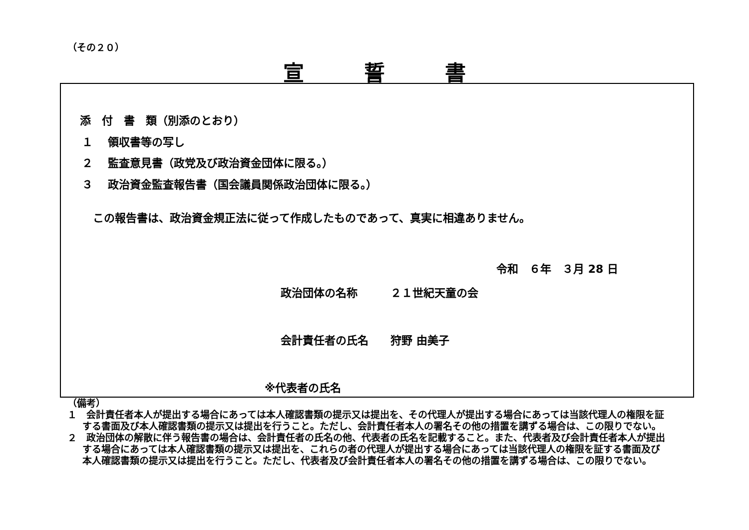（その２０）
宣誓書
添　付　書　類（別添のとおり）
１　 領収書等の写し
２　 監査意見書（政党及び政治資金団体に限る。）
３　 政治資金監査報告書（国会議員関係政治団体に限る。）
この報告書は、政治資金規正法に従って作成したものであって、真実に相違ありません。
令和　６年　３月 28 日
政治団体の名称　　　２１世紀天童の会
会計責任者の氏名　　狩野 由美子
※代表者の氏名
（備考）
１　会計責任者本人が提出する場合にあっては本人確認書類の提示又は提出を、その代理人が提出する場合にあっては当該代理人の権限を証する書面及び本人確認書類の提示又は提出を行うこと。ただし、会計責任者本人の署名その他の措置を講ずる場合は、この限りでない。
２　政治団体の解散に伴う報告書の場合は、会計責任者の氏名の他、代表者の氏名を記載すること。また、代表者及び会計責任者本人が提出する場合にあっては本人確認書類の提示又は提出を、これらの者の代理人が提出する場合にあっては当該代理人の権限を証する書面及び本人確認書類の提示又は提出を行うこと。ただし、代表者及び会計責任者本人の署名その他の措置を講ずる場合は、この限りでない。